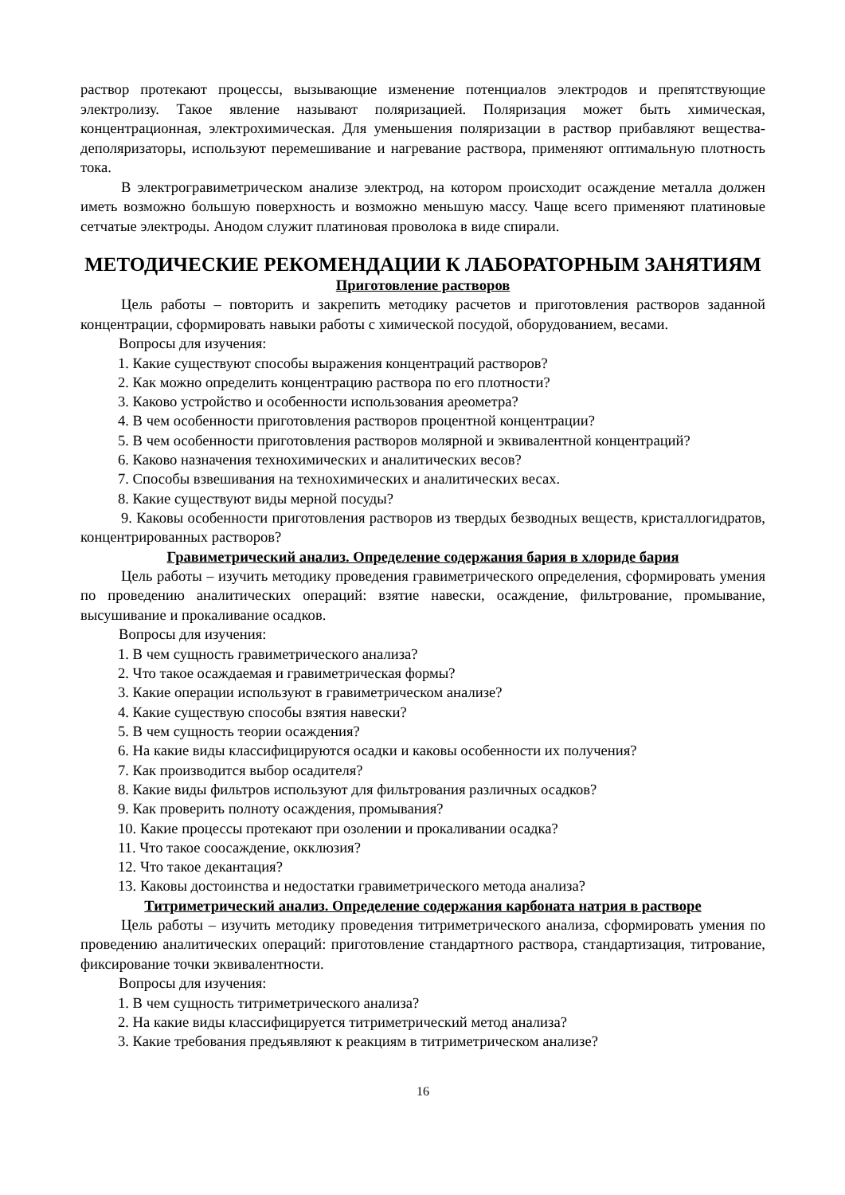раствор протекают процессы, вызывающие изменение потенциалов электродов и препятствующие электролизу. Такое явление называют поляризацией. Поляризация может быть химическая, концентрационная, электрохимическая. Для уменьшения поляризации в раствор прибавляют вещества-деполяризаторы, используют перемешивание и нагревание раствора, применяют оптимальную плотность тока.
В электрогравиметрическом анализе электрод, на котором происходит осаждение металла должен иметь возможно большую поверхность и возможно меньшую массу. Чаще всего применяют платиновые сетчатые электроды. Анодом служит платиновая проволока в виде спирали.
МЕТОДИЧЕСКИЕ РЕКОМЕНДАЦИИ К ЛАБОРАТОРНЫМ ЗАНЯТИЯМ
Приготовление растворов
Цель работы – повторить и закрепить методику расчетов и приготовления растворов заданной концентрации, сформировать навыки работы с химической посудой, оборудованием, весами.
Вопросы для изучения:
1. Какие существуют способы выражения концентраций растворов?
2. Как можно определить концентрацию раствора по его плотности?
3. Каково устройство и особенности использования ареометра?
4. В чем особенности приготовления растворов процентной концентрации?
5. В чем особенности приготовления растворов молярной и эквивалентной концентраций?
6. Каково назначения технохимических и аналитических весов?
7. Способы взвешивания на технохимических и аналитических весах.
8. Какие существуют виды мерной посуды?
9. Каковы особенности приготовления растворов из твердых безводных веществ, кристаллогидратов, концентрированных растворов?
Гравиметрический анализ. Определение содержания бария в хлориде бария
Цель работы – изучить методику проведения гравиметрического определения, сформировать умения по проведению аналитических операций: взятие навески, осаждение, фильтрование, промывание, высушивание и прокаливание осадков.
Вопросы для изучения:
1. В чем сущность гравиметрического анализа?
2. Что такое осаждаемая и гравиметрическая формы?
3. Какие операции используют в гравиметрическом анализе?
4. Какие существую способы взятия навески?
5. В чем сущность теории осаждения?
6. На какие виды классифицируются осадки и каковы особенности их получения?
7. Как производится выбор осадителя?
8. Какие виды фильтров используют для фильтрования различных осадков?
9. Как проверить полноту осаждения, промывания?
10. Какие процессы протекают при озолении и прокаливании осадка?
11. Что такое соосаждение, окклюзия?
12. Что такое декантация?
13. Каковы достоинства и недостатки гравиметрического метода анализа?
Титриметрический анализ. Определение содержания карбоната натрия в растворе
Цель работы – изучить методику проведения титриметрического анализа, сформировать умения по проведению аналитических операций: приготовление стандартного раствора, стандартизация, титрование, фиксирование точки эквивалентности.
Вопросы для изучения:
1. В чем сущность титриметрического анализа?
2. На какие виды классифицируется титриметрический метод анализа?
3. Какие требования предъявляют к реакциям в титриметрическом анализе?
16